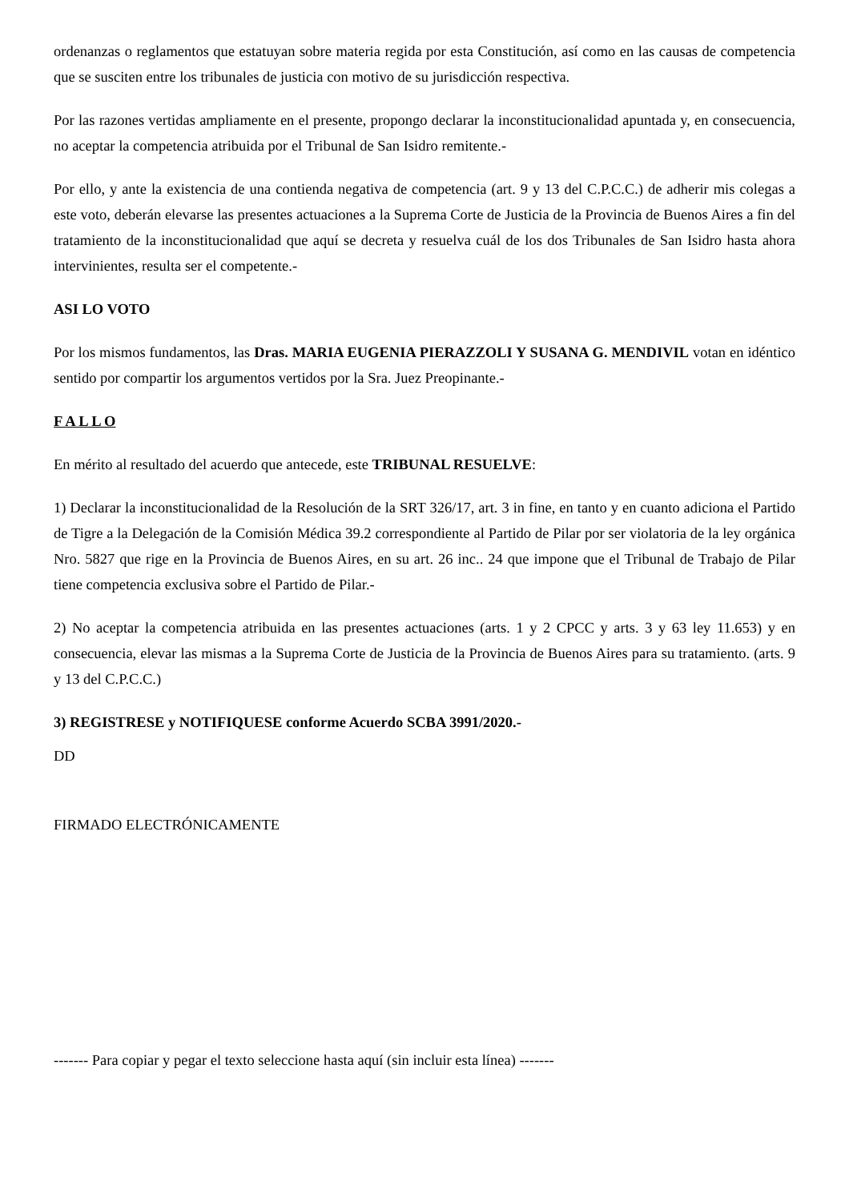ordenanzas o reglamentos que estatuyan sobre materia regida por esta Constitución, así como en las causas de competencia que se susciten entre los tribunales de justicia con motivo de su jurisdicción respectiva.
Por las razones vertidas ampliamente en el presente, propongo declarar la inconstitucionalidad apuntada y, en consecuencia, no aceptar la competencia atribuida por el Tribunal de San Isidro remitente.-
Por ello, y ante la existencia de una contienda negativa de competencia (art. 9 y 13 del C.P.C.C.) de adherir mis colegas a este voto, deberán elevarse las presentes actuaciones a la Suprema Corte de Justicia de la Provincia de Buenos Aires a fin del tratamiento de la inconstitucionalidad que aquí se decreta y resuelva cuál de los dos Tribunales de San Isidro hasta ahora intervinientes, resulta ser el competente.-
ASI LO VOTO
Por los mismos fundamentos, las Dras. MARIA EUGENIA PIERAZZOLI Y SUSANA G. MENDIVIL votan en idéntico sentido por compartir los argumentos vertidos por la Sra. Juez Preopinante.-
F A L L O
En mérito al resultado del acuerdo que antecede, este TRIBUNAL RESUELVE:
1) Declarar la inconstitucionalidad de la Resolución de la SRT 326/17, art. 3 in fine, en tanto y en cuanto adiciona el Partido de Tigre a la Delegación de la Comisión Médica 39.2 correspondiente al Partido de Pilar por ser violatoria de la ley orgánica Nro. 5827 que rige en la Provincia de Buenos Aires, en su art. 26 inc.. 24 que impone que el Tribunal de Trabajo de Pilar tiene competencia exclusiva sobre el Partido de Pilar.-
2) No aceptar la competencia atribuida en las presentes actuaciones (arts. 1 y 2 CPCC y arts. 3 y 63 ley 11.653) y en consecuencia, elevar las mismas a la Suprema Corte de Justicia de la Provincia de Buenos Aires para su tratamiento. (arts. 9 y 13 del C.P.C.C.)
3) REGISTRESE y NOTIFIQUESE conforme Acuerdo SCBA 3991/2020.-
DD
FIRMADO ELECTRÓNICAMENTE
------- Para copiar y pegar el texto seleccione hasta aquí (sin incluir esta línea) -------